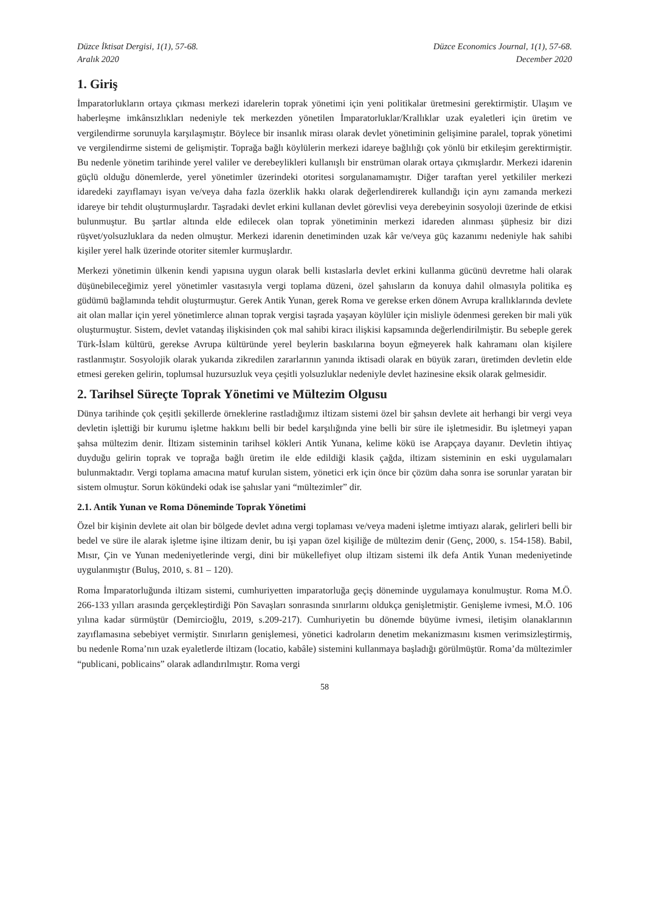Düzce İktisat Dergisi, 1(1), 57-68.
Aralık 2020
Düzce Economics Journal, 1(1), 57-68.
December 2020
1. Giriş
İmparatorlukların ortaya çıkması merkezi idarelerin toprak yönetimi için yeni politikalar üretmesini gerektirmiştir. Ulaşım ve haberleşme imkânsızlıkları nedeniyle tek merkezden yönetilen İmparatorluklar/Krallıklar uzak eyaletleri için üretim ve vergilendirme sorunuyla karşılaşmıştır. Böylece bir insanlık mirası olarak devlet yönetiminin gelişimine paralel, toprak yönetimi ve vergilendirme sistemi de gelişmiştir. Toprağa bağlı köylülerin merkezi idareye bağlılığı çok yönlü bir etkileşim gerektirmiştir. Bu nedenle yönetim tarihinde yerel valiler ve derebeylikleri kullanışlı bir enstrüman olarak ortaya çıkmışlardır. Merkezi idarenin güçlü olduğu dönemlerde, yerel yönetimler üzerindeki otoritesi sorgulanamamıştır. Diğer taraftan yerel yetkililer merkezi idaredeki zayıflamayı isyan ve/veya daha fazla özerklik hakkı olarak değerlendirerek kullandığı için aynı zamanda merkezi idareye bir tehdit oluşturmuşlardır. Taşradaki devlet erkini kullanan devlet görevlisi veya derebeyinin sosyoloji üzerinde de etkisi bulunmuştur. Bu şartlar altında elde edilecek olan toprak yönetiminin merkezi idareden alınması şüphesiz bir dizi rüşvet/yolsuzluklara da neden olmuştur. Merkezi idarenin denetiminden uzak kâr ve/veya güç kazanımı nedeniyle hak sahibi kişiler yerel halk üzerinde otoriter sitemler kurmuşlardır.
Merkezi yönetimin ülkenin kendi yapısına uygun olarak belli kıstaslarla devlet erkini kullanma gücünü devretme hali olarak düşünebileceğimiz yerel yönetimler vasıtasıyla vergi toplama düzeni, özel şahısların da konuya dahil olmasıyla politika eş güdümü bağlamında tehdit oluşturmuştur. Gerek Antik Yunan, gerek Roma ve gerekse erken dönem Avrupa krallıklarında devlete ait olan mallar için yerel yönetimlerce alınan toprak vergisi taşrada yaşayan köylüler için misliyle ödenmesi gereken bir mali yük oluşturmuştur. Sistem, devlet vatandaş ilişkisinden çok mal sahibi kiracı ilişkisi kapsamında değerlendirilmiştir. Bu sebeple gerek Türk-İslam kültürü, gerekse Avrupa kültüründe yerel beylerin baskılarına boyun eğmeyerek halk kahramanı olan kişilere rastlanmıştır. Sosyolojik olarak yukarıda zikredilen zararlarının yanında iktisadi olarak en büyük zararı, üretimden devletin elde etmesi gereken gelirin, toplumsal huzursuzluk veya çeşitli yolsuzluklar nedeniyle devlet hazinesine eksik olarak gelmesidir.
2. Tarihsel Süreçte Toprak Yönetimi ve Mültezim Olgusu
Dünya tarihinde çok çeşitli şekillerde örneklerine rastladığımız iltizam sistemi özel bir şahsın devlete ait herhangi bir vergi veya devletin işlettiği bir kurumu işletme hakkını belli bir bedel karşılığında yine belli bir süre ile işletmesidir. Bu işletmeyi yapan şahsa mültezim denir. İltizam sisteminin tarihsel kökleri Antik Yunana, kelime kökü ise Arapçaya dayanır. Devletin ihtiyaç duyduğu gelirin toprak ve toprağa bağlı üretim ile elde edildiği klasik çağda, iltizam sisteminin en eski uygulamaları bulunmaktadır. Vergi toplama amacına matuf kurulan sistem, yönetici erk için önce bir çözüm daha sonra ise sorunlar yaratan bir sistem olmuştur. Sorun kökündeki odak ise şahıslar yani “mültezimler” dir.
2.1. Antik Yunan ve Roma Döneminde Toprak Yönetimi
Özel bir kişinin devlete ait olan bir bölgede devlet adına vergi toplaması ve/veya madeni işletme imtiyazı alarak, gelirleri belli bir bedel ve süre ile alarak işletme işine iltizam denir, bu işi yapan özel kişiliğe de mültezim denir (Genç, 2000, s. 154-158). Babil, Mısır, Çin ve Yunan medeniyetlerinde vergi, dini bir mükellefiyet olup iltizam sistemi ilk defa Antik Yunan medeniyetinde uygulanmıştır (Buluş, 2010, s. 81 – 120).
Roma İmparatorluğunda iltizam sistemi, cumhuriyetten imparatorluğa geçiş döneminde uygulamaya konulmuştur. Roma M.Ö. 266-133 yılları arasında gerçekleştirdiği Pön Savaşları sonrasında sınırlarını oldukça genişletmiştir. Genişleme ivmesi, M.Ö. 106 yılına kadar sürmüştür (Demircioğlu, 2019, s.209-217). Cumhuriyetin bu dönemde büyüme ivmesi, iletişim olanaklarının zayıflamasına sebebiyet vermiştir. Sınırların genişlemesi, yönetici kadroların denetim mekanizmasını kısmen verimsizleştirmiş, bu nedenle Roma’nın uzak eyaletlerde iltizam (locatio, kabâle) sistemini kullanmaya başladığı görülmüştür. Roma’da mültezimler “publicani, poblicains” olarak adlandırılmıştır. Roma vergi
58